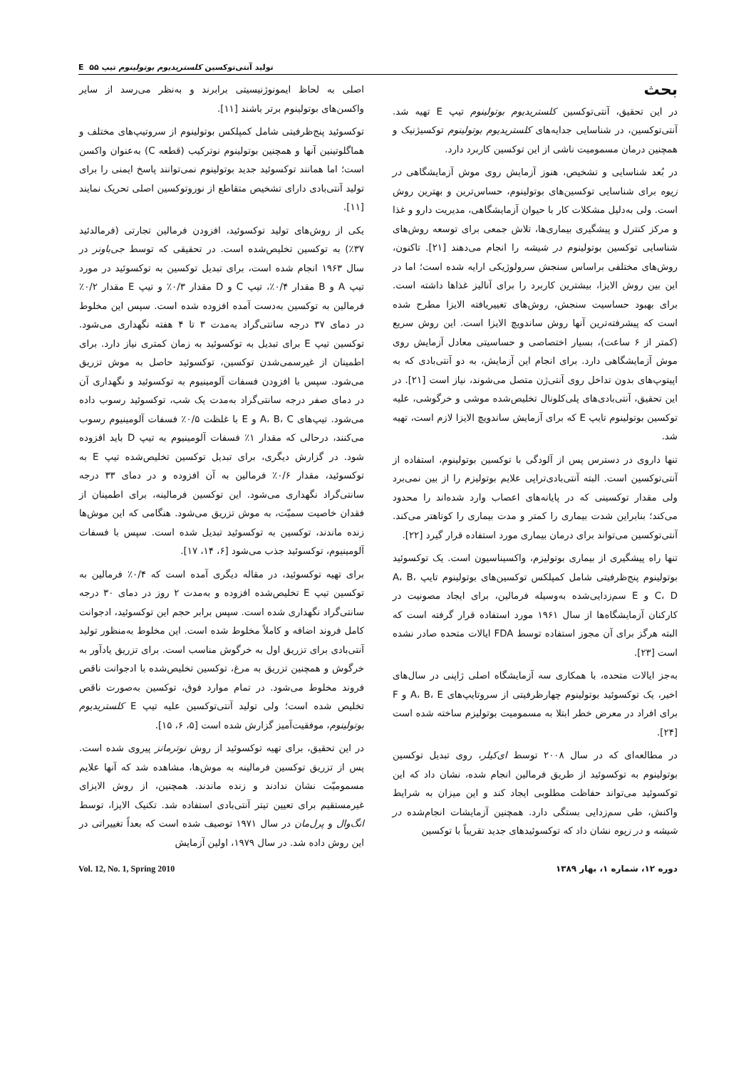تولید آنتی‌توکسین کلستریدیوم بوتولینوم تیپ E ۵۵
بحث
در این تحقیق، آنتی‌توکسین کلستریدیوم بوتولینوم تیپ E تهیه شد. آنتی‌توکسین، در شناسایی جدایه‌های کلستریدیوم بوتولینوم توکسیژنیک و همچنین درمان مسمومیت ناشی از این توکسین کاربرد دارد.
در بُعد شناسایی و تشخیص، هنوز آزمایش روی موش آزمایشگاهی در زیوه برای شناسایی توکسین‌های بوتولینوم، حساس‌ترین و بهترین روش است. ولی به‌دلیل مشکلات کار با حیوان آزمایشگاهی، مدیریت دارو و غذا و مرکز کنترل و پیشگیری بیماری‌ها، تلاش جمعی برای توسعه روش‌های شناسایی توکسین بوتولینوم در شیشه را انجام می‌دهند [۲۱]. تاکنون، روش‌های مختلفی براساس سنجش سرولوژیکی ارایه شده است؛ اما در این بین روش الایزا، بیشترین کاربرد را برای آنالیز غذاها داشته است. برای بهبود حساسیت سنجش، روش‌های تغییریافته الایزا مطرح شده است که پیشرفته‌ترین آنها روش ساندویچ الایزا است. این روش سریع (کمتر از ۶ ساعت)، بسیار اختصاصی و حساسیتی معادل آزمایش روی موش آزمایشگاهی دارد. برای انجام این آزمایش، به دو آنتی‌بادی که به اپیتوپ‌های بدون تداخل روی آنتی‌ژن متصل می‌شوند، نیاز است [۲۱]. در این تحقیق، آنتی‌بادی‌های پلی‌کلونال تخلیص‌شده موشی و خرگوشی، علیه توکسین بوتولینوم تایپ E که برای آزمایش ساندویچ الایزا لازم است، تهیه شد.
تنها داروی در دسترس پس از آلودگی با توکسین بوتولینوم، استفاده از آنتی‌توکسین است. البته آنتی‌بادی‌تراپی علایم بوتولیزم را از بین نمی‌برد ولی مقدار توکسینی که در پایانه‌های اعصاب وارد شده‌اند را محدود می‌کند؛ بنابراین شدت بیماری را کمتر و مدت بیماری را کوتاهتر می‌کند. آنتی‌توکسین می‌تواند برای درمان بیماری مورد استفاده قرار گیرد [۲۲].
تنها راه پیشگیری از بیماری بوتولیزم، واکسیناسیون است. یک توکسوئید بوتولینوم پنج‌ظرفیتی شامل کمپلکس توکسین‌های بوتولینوم تایپ A، B، C، D و E سم‌زدایی‌شده به‌وسیله فرمالین، برای ایجاد مصونیت در کارکنان آزمایشگاه‌ها از سال ۱۹۶۱ مورد استفاده قرار گرفته است که البته هرگز برای آن مجوز استفاده توسط FDA ایالات متحده صادر نشده است [۲۳].
به‌جز ایالات متحده، با همکاری سه آزمایشگاه اصلی ژاپنی در سال‌های اخیر، یک توکسوئید بوتولینوم چهارظرفیتی از سروتایپ‌های A، B، E و F برای افراد در معرض خطر ابتلا به مسمومیت بوتولیزم ساخته شده است [۲۴].
در مطالعه‌ای که در سال ۲۰۰۸ توسط ای‌کیلر، روی تبدیل توکسین بوتولینوم به توکسوئید از طریق فرمالین انجام شده، نشان داد که این توکسوئید می‌تواند حفاظت مطلوبی ایجاد کند و این میزان به شرایط واکنش، طی سم‌زدایی بستگی دارد. همچنین آزمایشات انجام‌شده در شیشه و در زیوه نشان داد که توکسوئیدهای جدید تقریباً با توکسین
اصلی به لحاظ ایمونوژنیسیتی برابرند و به‌نظر می‌رسد از سایر واکسن‌های بوتولینوم برتر باشند [۱۱].
توکسوئید پنج‌ظرفیتی شامل کمپلکس بوتولینوم از سروتیپ‌های مختلف و هماگلوتینین آنها و همچنین بوتولینوم نوترکیب (قطعه C) به‌عنوان واکسن است؛ اما همانند توکسوئید جدید بوتولینوم نمی‌توانند پاسخ ایمنی را برای تولید آنتی‌بادی دارای تشخیص متقاطع از نوروتوکسین اصلی تحریک نمایند [۱۱].
یکی از روش‌های تولید توکسوئید، افزودن فرمالین تجارتی (فرمالدئید ۳۷٪) به توکسین تخلیص‌شده است. در تحقیقی که توسط جی‌باونر در سال ۱۹۶۳ انجام شده است، برای تبدیل توکسین به توکسوئید در مورد تیپ A و B مقدار ۰/۴٪، تیپ C و D مقدار ۰/۳٪ و تیپ E مقدار ۰/۲٪ فرمالین به توکسین به‌دست آمده افزوده شده است. سپس این مخلوط در دمای ۳۷ درجه سانتی‌گراد به‌مدت ۳ تا ۴ هفته نگهداری می‌شود. توکسین تیپ E برای تبدیل به توکسوئید به زمان کمتری نیاز دارد. برای اطمینان از غیرسمی‌شدن توکسین، توکسوئید حاصل به موش تزریق می‌شود. سپس با افزودن فسفات آلومینیوم به توکسوئید و نگهداری آن در دمای صفر درجه سانتی‌گراد به‌مدت یک شب، توکسوئید رسوب داده می‌شود. تیپ‌های A، B، C و E با غلظت ۰/۵٪ فسفات آلومینیوم رسوب می‌کنند، درحالی که مقدار ۱٪ فسفات آلومینیوم به تیپ D باید افزوده شود. در گزارش دیگری، برای تبدیل توکسین تخلیص‌شده تیپ E به توکسوئید، مقدار ۰/۶٪ فرمالین به آن افزوده و در دمای ۳۳ درجه سانتی‌گراد نگهداری می‌شود. این توکسین فرمالینه، برای اطمینان از فقدان خاصیت سمیّت، به موش تزریق می‌شود. هنگامی که این موش‌ها زنده ماندند، توکسین به توکسوئید تبدیل شده است. سپس با فسفات آلومینیوم، توکسوئید جذب می‌شود [۶، ۱۴، ۱۷].
برای تهیه توکسوئید، در مقاله دیگری آمده است که ۰/۴٪ فرمالین به توکسین تیپ E تخلیص‌شده افزوده و به‌مدت ۲ روز در دمای ۳۰ درجه سانتی‌گراد نگهداری شده است. سپس برابر حجم این توکسوئید، ادجوانت کامل فروند اضافه و کاملاً مخلوط شده است. این مخلوط به‌منظور تولید آنتی‌بادی برای تزریق اول به خرگوش مناسب است. برای تزریق یادآور به خرگوش و همچنین تزریق به مرغ، توکسین تخلیص‌شده با ادجوانت ناقص فروند مخلوط می‌شود. در تمام موارد فوق، توکسین به‌صورت ناقص تخلیص شده است؛ ولی تولید آنتی‌توکسین علیه تیپ E کلستریدیوم بوتولینوم، موفقیت‌آمیز گزارش شده است [۵، ۶، ۱۵].
در این تحقیق، برای تهیه توکسوئید از روش نوترمانز پیروی شده است. پس از تزریق توکسین فرمالینه به موش‌ها، مشاهده شد که آنها علایم مسمومیّت نشان ندادند و زنده ماندند. همچنین، از روش الایزای غیرمستقیم برای تعیین تیتر آنتی‌بادی استفاده شد. تکنیک الایزا، توسط انگ‌وال و پرل‌مان در سال ۱۹۷۱ توصیف شده است که بعداً تغییراتی در این روش داده شد. در سال ۱۹۷۹، اولین آزمایش
دوره ۱۲، شماره ۱، بهار ۱۳۸۹ Vol. 12, No. 1, Spring 2010